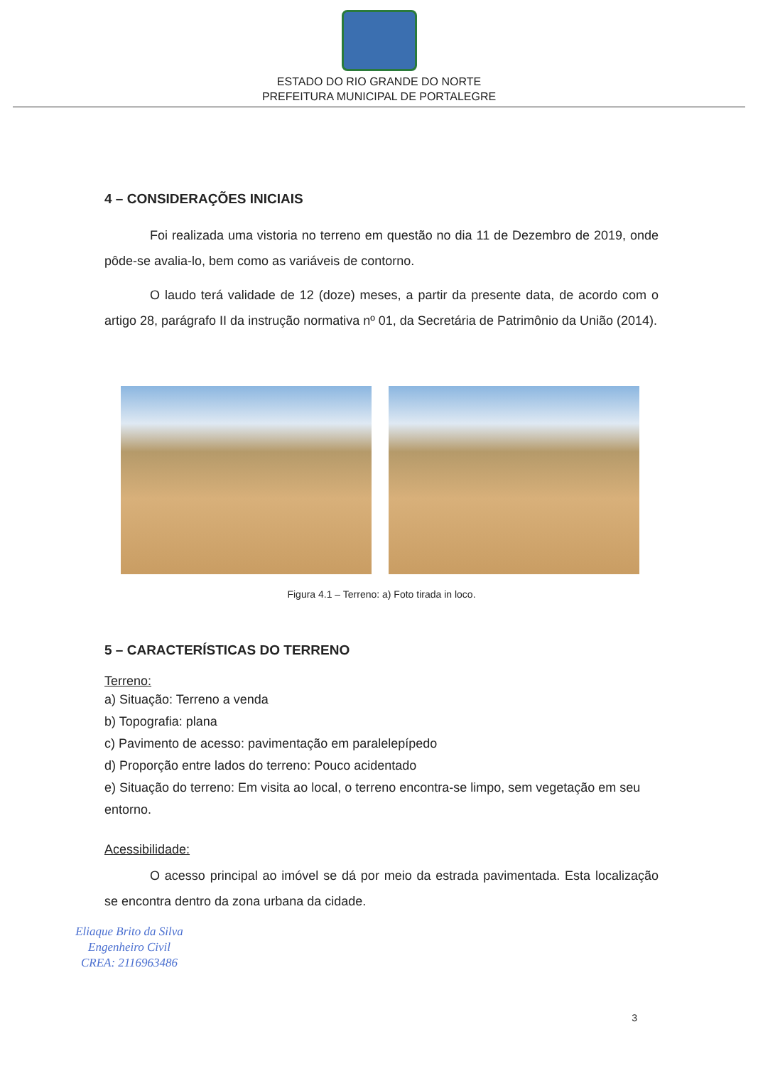ESTADO DO RIO GRANDE DO NORTE
PREFEITURA MUNICIPAL DE PORTALEGRE
4 – CONSIDERAÇÕES INICIAIS
Foi realizada uma vistoria no terreno em questão no dia 11 de Dezembro de 2019, onde pôde-se avalia-lo, bem como as variáveis de contorno.
O laudo terá validade de 12 (doze) meses, a partir da presente data, de acordo com o artigo 28, parágrafo II da instrução normativa nº 01, da Secretária de Patrimônio da União (2014).
Figura 4.1 – Terreno: a) Foto tirada in loco.
5 – CARACTERÍSTICAS DO TERRENO
Terreno:
a) Situação: Terreno a venda
b) Topografia: plana
c) Pavimento de acesso: pavimentação em paralelepípedo
d) Proporção entre lados do terreno: Pouco acidentado
e) Situação do terreno: Em visita ao local, o terreno encontra-se limpo, sem vegetação em seu entorno.
Acessibilidade:
O acesso principal ao imóvel se dá por meio da estrada pavimentada. Esta localização se encontra dentro da zona urbana da cidade.
Eliaque Brito da Silva
Engenheiro Civil
CREA: 2116963486
3